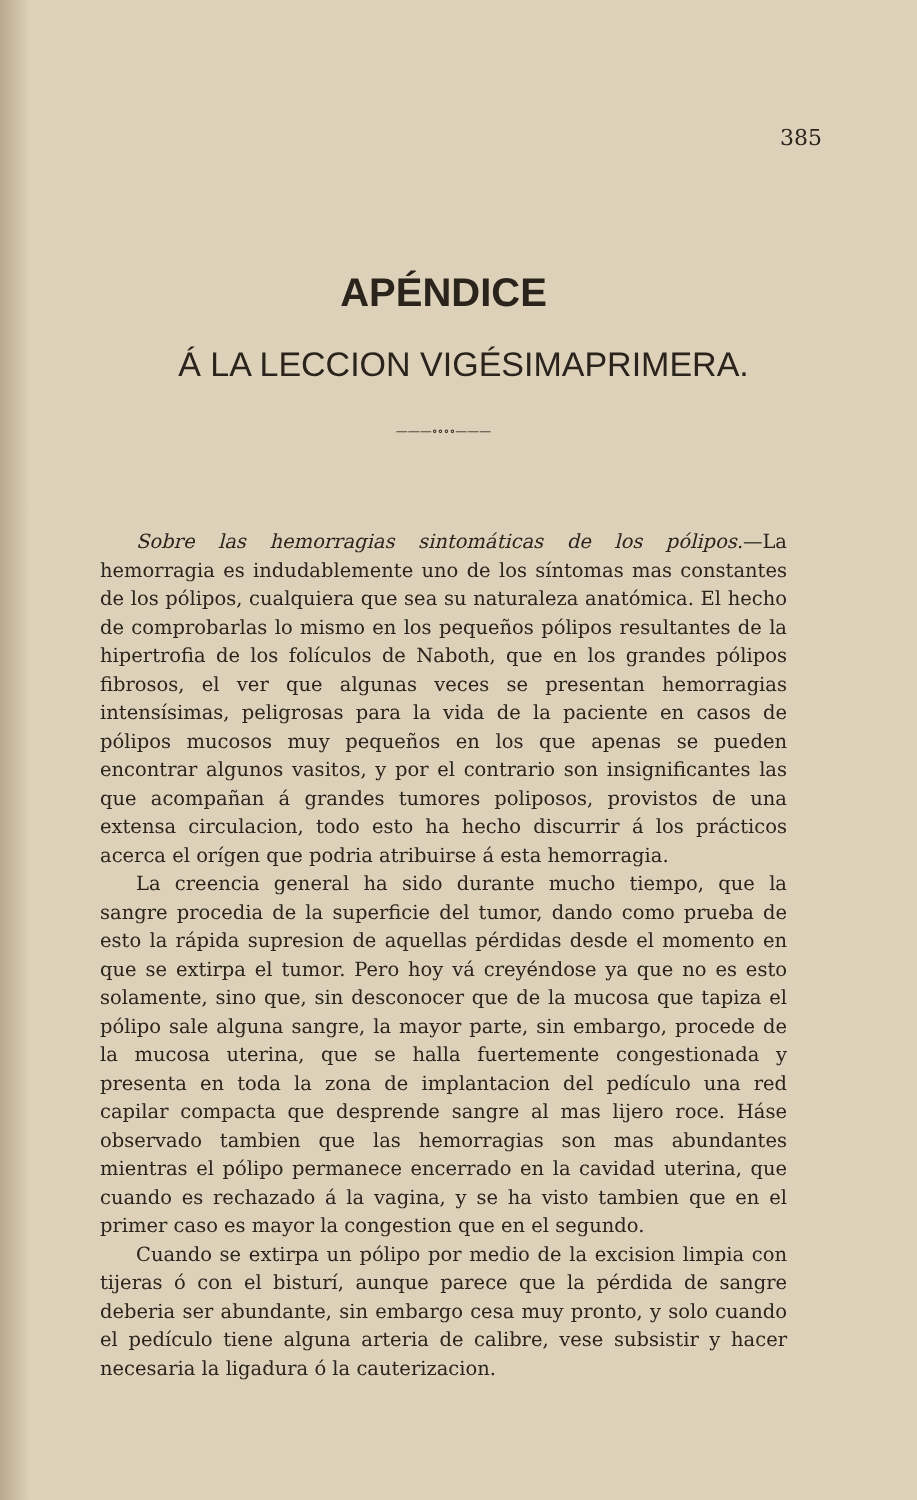385
APÉNDICE
Á LA LECCION VIGÉSIMAPRIMERA.
———∘∘∘∘———
Sobre las hemorragias sintomáticas de los pólipos.—La hemorragia es indudablemente uno de los síntomas mas constantes de los pólipos, cualquiera que sea su naturaleza anatómica. El hecho de comprobarlas lo mismo en los pequeños pólipos resultantes de la hipertrofia de los folículos de Naboth, que en los grandes pólipos fibrosos, el ver que algunas veces se presentan hemorragias intensísimas, peligrosas para la vida de la paciente en casos de pólipos mucosos muy pequeños en los que apenas se pueden encontrar algunos vasitos, y por el contrario son insignificantes las que acompañan á grandes tumores poliposos, provistos de una extensa circulacion, todo esto ha hecho discurrir á los prácticos acerca el orígen que podria atribuirse á esta hemorragia.
La creencia general ha sido durante mucho tiempo, que la sangre procedia de la superficie del tumor, dando como prueba de esto la rápida supresion de aquellas pérdidas desde el momento en que se extirpa el tumor. Pero hoy vá creyéndose ya que no es esto solamente, sino que, sin desconocer que de la mucosa que tapiza el pólipo sale alguna sangre, la mayor parte, sin embargo, procede de la mucosa uterina, que se halla fuertemente congestionada y presenta en toda la zona de implantacion del pedículo una red capilar compacta que desprende sangre al mas lijero roce. Háse observado tambien que las hemorragias son mas abundantes mientras el pólipo permanece encerrado en la cavidad uterina, que cuando es rechazado á la vagina, y se ha visto tambien que en el primer caso es mayor la congestion que en el segundo.
Cuando se extirpa un pólipo por medio de la excision limpia con tijeras ó con el bisturí, aunque parece que la pérdida de sangre deberia ser abundante, sin embargo cesa muy pronto, y solo cuando el pedículo tiene alguna arteria de calibre, vese subsistir y hacer necesaria la ligadura ó la cauterizacion.